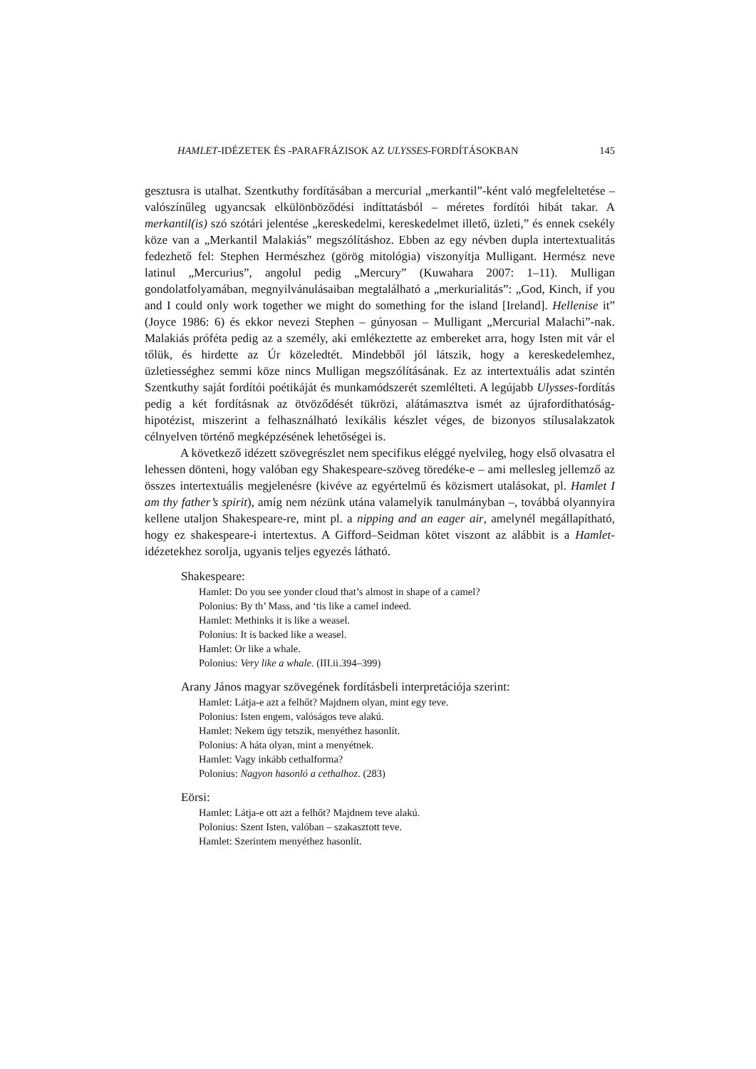HAMLET-IDÉZETEK ÉS -PARAFRÁZISOK AZ ULYSSES-FORDÍTÁSOKBAN 145
gesztusra is utalhat. Szentkuthy fordításában a mercurial „merkantil”-ként való megfeleltetése – valószínűleg ugyancsak elkülönböződési indíttatásból – méretes fordítói hibát takar. A merkantil(is) szó szótári jelentése „kereskedelmi, kereskedelmet illető, üzleti,” és ennek csekély köze van a „Merkantil Malakiás” megszólításhoz. Ebben az egy névben dupla intertextualitás fedezhető fel: Stephen Hermészhez (görög mitológia) viszonyítja Mulligant. Hermész neve latinul „Mercurius”, angolul pedig „Mercury” (Kuwahara 2007: 1–11). Mulligan gondolatfolyamában, megnyilvánulásaiban megtalálható a „merkurialitás”: „God, Kinch, if you and I could only work together we might do something for the island [Ireland]. Hellenise it” (Joyce 1986: 6) és ekkor nevezi Stephen – gúnyosan – Mulligant „Mercurial Malachi”-nak. Malakiás próféta pedig az a személy, aki emlékeztette az embereket arra, hogy Isten mit vár el tőlük, és hirdette az Úr közeledtét. Mindebből jól látszik, hogy a kereskedelemhez, üzletiességhez semmi köze nincs Mulligan megszólításának. Ez az intertextuális adat szintén Szentkuthy saját fordítói poétikáját és munkamódszerét szemlélteti. A legújabb Ulysses-fordítás pedig a két fordításnak az ötvöződését tükrözi, alátámasztva ismét az újrafordíthatóság-hipotézist, miszerint a felhasználható lexikális készlet véges, de bizonyos stílusalakzatok célnyelven történő megképzésének lehetőségei is.
A következő idézett szövegrészlet nem specifikus eléggé nyelvileg, hogy első olvasatra el lehessen dönteni, hogy valóban egy Shakespeare-szöveg töredéke-e – ami mellesleg jellemző az összes intertextuális megjelenésre (kivéve az egyértelmű és közismert utalásokat, pl. Hamlet I am thy father’s spirit), amíg nem nézünk utána valamelyik tanulmányban –, továbbá olyannyira kellene utaljon Shakespeare-re, mint pl. a nipping and an eager air, amelynél megállapítható, hogy ez shakespeare-i intertextus. A Gifford–Seidman kötet viszont az alábbit is a Hamlet-idézetekhez sorolja, ugyanis teljes egyezés látható.
Shakespeare:
Hamlet: Do you see yonder cloud that’s almost in shape of a camel?
Polonius: By th’ Mass, and ‘tis like a camel indeed.
Hamlet: Methinks it is like a weasel.
Polonius: It is backed like a weasel.
Hamlet: Or like a whale.
Polonius: Very like a whale. (III.ii.394–399)
Arany János magyar szövegének fordításbeli interpretációja szerint:
Hamlet: Látja-e azt a felhőt? Majdnem olyan, mint egy teve.
Polonius: Isten engem, valóságos teve alakú.
Hamlet: Nekem úgy tetszik, menyéthez hasonlít.
Polonius: A háta olyan, mint a menyétnek.
Hamlet: Vagy inkább cethalforma?
Polonius: Nagyon hasonló a cethalhoz. (283)
Eörsi:
Hamlet: Látja-e ott azt a felhőt? Majdnem teve alakú.
Polonius: Szent Isten, valóban – szakasztott teve.
Hamlet: Szerintem menyéthez hasonlít.